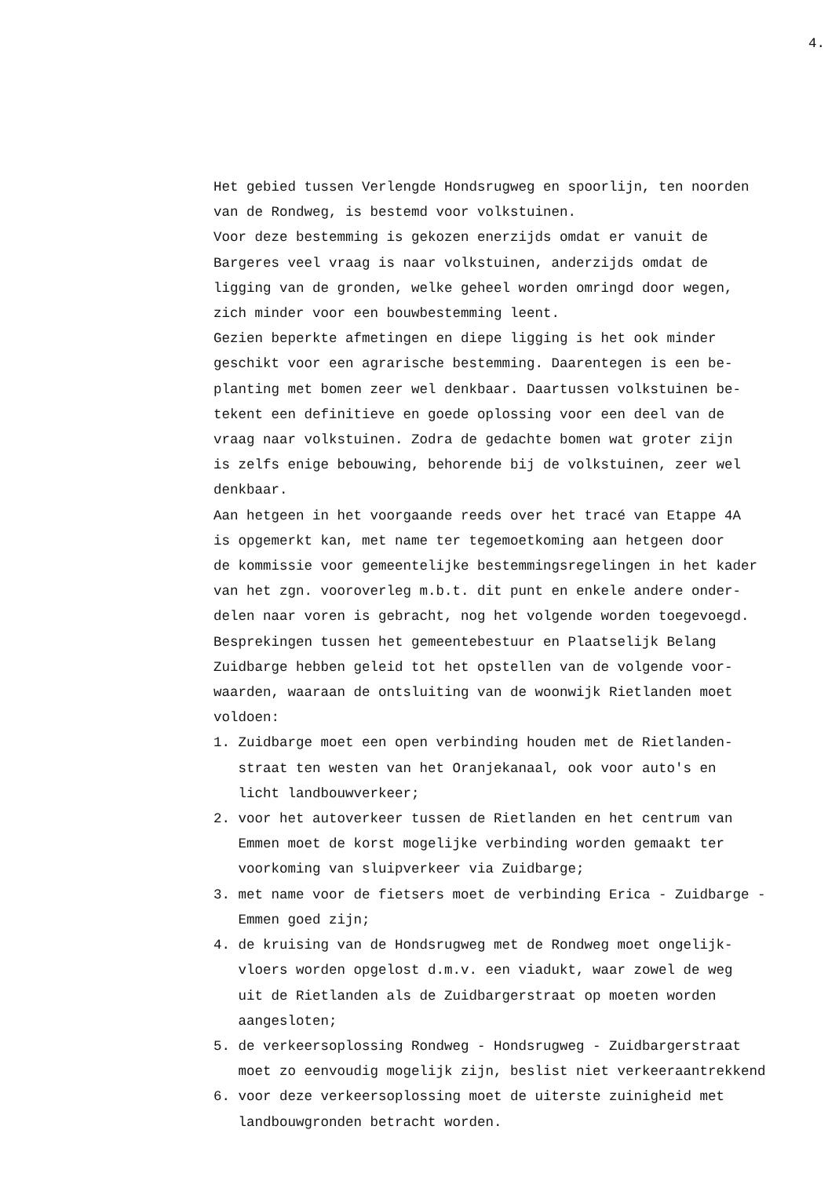4.
Het gebied tussen Verlengde Hondsrugweg en spoorlijn, ten noorden van de Rondweg, is bestemd voor volkstuinen. Voor deze bestemming is gekozen enerzijds omdat er vanuit de Bargeres veel vraag is naar volkstuinen, anderzijds omdat de ligging van de gronden, welke geheel worden omringd door wegen, zich minder voor een bouwbestemming leent. Gezien beperkte afmetingen en diepe ligging is het ook minder geschikt voor een agrarische bestemming. Daarentegen is een be- planting met bomen zeer wel denkbaar. Daartussen volkstuinen be- tekent een definitieve en goede oplossing voor een deel van de vraag naar volkstuinen. Zodra de gedachte bomen wat groter zijn is zelfs enige bebouwing, behorende bij de volkstuinen, zeer wel denkbaar. Aan hetgeen in het voorgaande reeds over het tracé van Etappe 4A is opgemerkt kan, met name ter tegemoetkoming aan hetgeen door de kommissie voor gemeentelijke bestemmingsregelingen in het kader van het zgn. vooroverleg m.b.t. dit punt en enkele andere onder- delen naar voren is gebracht, nog het volgende worden toegevoegd. Besprekingen tussen het gemeentebestuur en Plaatselijk Belang Zuidbarge hebben geleid tot het opstellen van de volgende voor- waarden, waaraan de ontsluiting van de woonwijk Rietlanden moet voldoen: 1. Zuidbarge moet een open verbinding houden met de Rietlanden- straat ten westen van het Oranjekanaal, ook voor auto's en licht landbouwverkeer; 2. voor het autoverkeer tussen de Rietlanden en het centrum van Emmen moet de korst mogelijke verbinding worden gemaakt ter voorkoming van sluipverkeer via Zuidbarge; 3. met name voor de fietsers moet de verbinding Erica - Zuidbarge - Emmen goed zijn; 4. de kruising van de Hondsrugweg met de Rondweg moet ongelijk- vloers worden opgelost d.m.v. een viadukt, waar zowel de weg uit de Rietlanden als de Zuidbargerstraat op moeten worden aangesloten; 5. de verkeersoplossing Rondweg - Hondsrugweg - Zuidbargerstraat moet zo eenvoudig mogelijk zijn, beslist niet verkeeraantrekkend 6. voor deze verkeersoplossing moet de uiterste zuinigheid met landbouwgronden betracht worden.